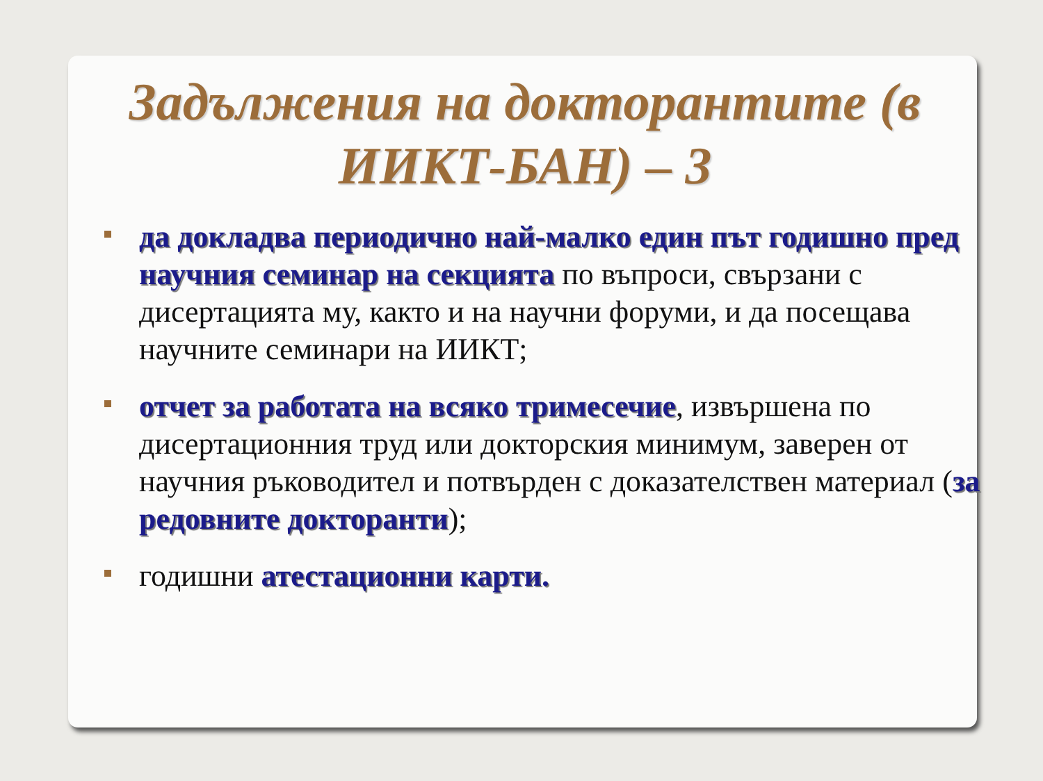Задължения на докторантите (в ИИКТ-БАН) – 3
▪
да докладва периодично най-малко един път годишно пред научния семинар на секцията по въпроси, свързани с дисертацията му, както и на научни форуми, и да посещава научните семинари на ИИКТ;
▪
отчет за работата на всяко тримесечие, извършена по дисертационния труд или докторския минимум, заверен от научния ръководител и потвърден с доказателствен материал (за редовните докторанти);
▪
годишни атестационни карти.